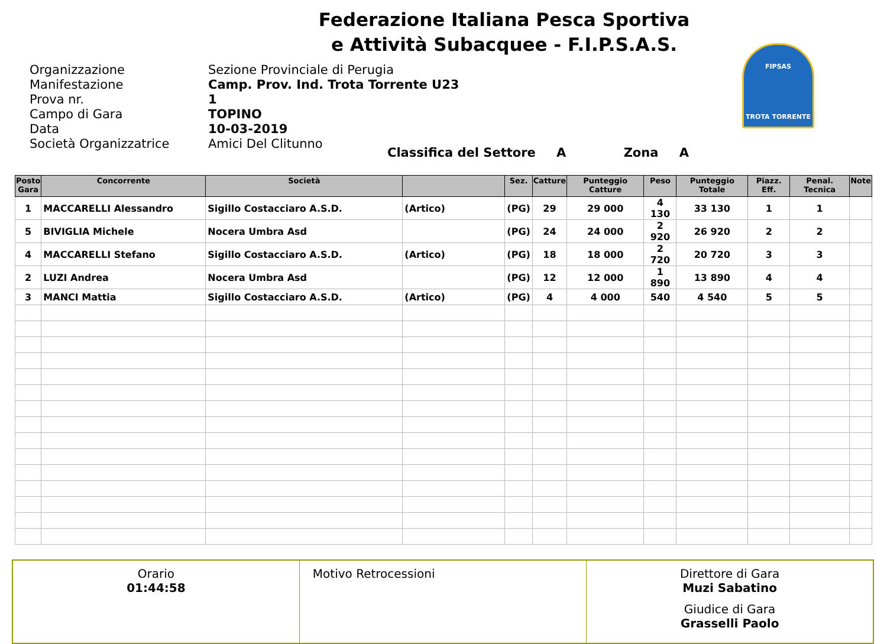Federazione Italiana Pesca Sportiva
e Attività Subacquee - F.I.P.S.A.S.
FIPSAS
TROTA TORRENTE
Organizzazione
Sezione Provinciale di Perugia
Manifestazione
Camp. Prov. Ind. Trota Torrente U23
Prova nr.
1
Campo di Gara
TOPINO
Data
10-03-2019
Società Organizzatrice
Amici Del Clitunno
Classifica del Settore A Zona A
| Posto Gara | Concorrente | Società | | Sez. | Catture | Punteggio Catture | Peso | Punteggio Totale | Piazz. Eff. | Penal. Tecnica | Note |
| --- | --- | --- | --- | --- | --- | --- | --- | --- | --- | --- | --- |
| 1 | MACCARELLI Alessandro | Sigillo Costacciaro A.S.D. | (Artico) | (PG) | 29 | 29 000 | 4 130 | 33 130 | 1 | 1 | |
| 5 | BIVIGLIA Michele | Nocera Umbra Asd | | (PG) | 24 | 24 000 | 2 920 | 26 920 | 2 | 2 | |
| 4 | MACCARELLI Stefano | Sigillo Costacciaro A.S.D. | (Artico) | (PG) | 18 | 18 000 | 2 720 | 20 720 | 3 | 3 | |
| 2 | LUZI Andrea | Nocera Umbra Asd | | (PG) | 12 | 12 000 | 1 890 | 13 890 | 4 | 4 | |
| 3 | MANCI Mattia | Sigillo Costacciaro A.S.D. | (Artico) | (PG) | 4 | 4 000 | 540 | 4 540 | 5 | 5 | |
| Orario 01:44:58 | Motivo Retrocessioni | Direttore di Gara Muzi Sabatino Giudice di Gara Grasselli Paolo |